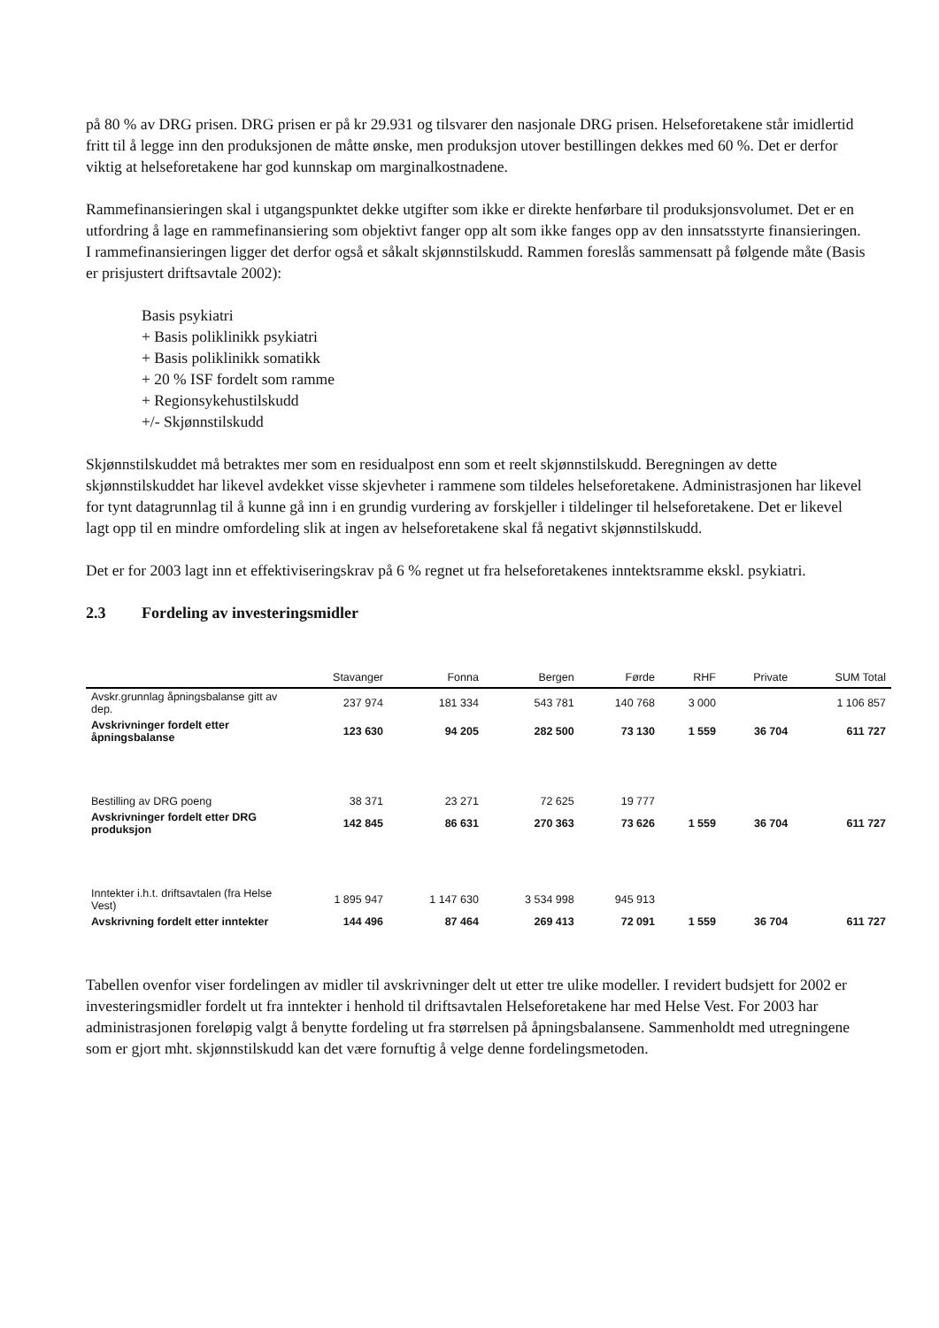på 80 % av DRG prisen. DRG prisen er på kr 29.931 og tilsvarer den nasjonale DRG prisen. Helseforetakene står imidlertid fritt til å legge inn den produksjonen de måtte ønske, men produksjon utover bestillingen dekkes med 60 %. Det er derfor viktig at helseforetakene har god kunnskap om marginalkostnadene.
Rammefinansieringen skal i utgangspunktet dekke utgifter som ikke er direkte henførbare til produksjonsvolumet. Det er en utfordring å lage en rammefinansiering som objektivt fanger opp alt som ikke fanges opp av den innsatsstyrte finansieringen. I rammefinansieringen ligger det derfor også et såkalt skjønnstilskudd. Rammen foreslås sammensatt på følgende måte (Basis er prisjustert driftsavtale 2002):
Basis psykiatri
+ Basis poliklinikk psykiatri
+ Basis poliklinikk somatikk
+ 20 % ISF fordelt som ramme
+ Regionsykehustilskudd
+/- Skjønnstilskudd
Skjønnstilskuddet må betraktes mer som en residualpost enn som et reelt skjønnstilskudd. Beregningen av dette skjønnstilskuddet har likevel avdekket visse skjevheter i rammene som tildeles helseforetakene. Administrasjonen har likevel for tynt datagrunnlag til å kunne gå inn i en grundig vurdering av forskjeller i tildelinger til helseforetakene. Det er likevel lagt opp til en mindre omfordeling slik at ingen av helseforetakene skal få negativt skjønnstilskudd.
Det er for 2003 lagt inn et effektiviseringskrav på 6 % regnet ut fra helseforetakenes inntektsramme ekskl. psykiatri.
2.3 Fordeling av investeringsmidler
| | Stavanger | Fonna | Bergen | Førde | RHF | Private | SUM Total |
| --- | --- | --- | --- | --- | --- | --- | --- |
| Avskr.grunnlag åpningsbalanse gitt av dep. | 237 974 | 181 334 | 543 781 | 140 768 | 3 000 | | 1 106 857 |
| Avskrivninger fordelt etter åpningsbalanse | 123 630 | 94 205 | 282 500 | 73 130 | 1 559 | 36 704 | 611 727 |
| Bestilling av DRG poeng | 38 371 | 23 271 | 72 625 | 19 777 | | | |
| Avskrivninger fordelt etter DRG produksjon | 142 845 | 86 631 | 270 363 | 73 626 | 1 559 | 36 704 | 611 727 |
| Inntekter i.h.t. driftsavtalen (fra Helse Vest) | 1 895 947 | 1 147 630 | 3 534 998 | 945 913 | | | |
| Avskrivning fordelt etter inntekter | 144 496 | 87 464 | 269 413 | 72 091 | 1 559 | 36 704 | 611 727 |
Tabellen ovenfor viser fordelingen av midler til avskrivninger delt ut etter tre ulike modeller. I revidert budsjett for 2002 er investeringsmidler fordelt ut fra inntekter i henhold til driftsavtalen Helseforetakene har med Helse Vest. For 2003 har administrasjonen foreløpig valgt å benytte fordeling ut fra størrelsen på åpningsbalansene. Sammenholdt med utregningene som er gjort mht. skjønnstilskudd kan det være fornuftig å velge denne fordelingsmetoden.